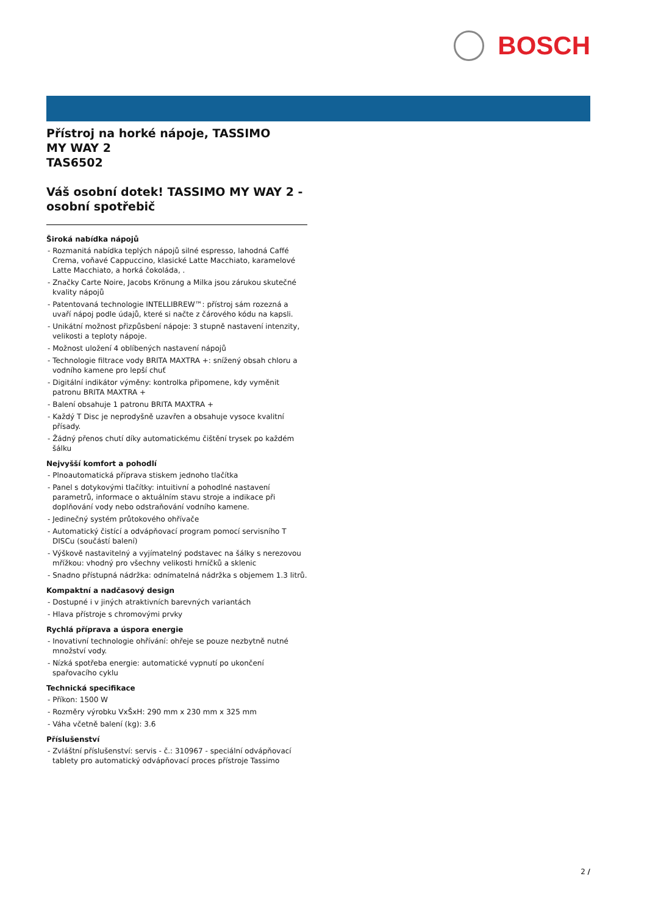BOSCH
Přístroj na horké nápoje, TASSIMO
MY WAY 2
TAS6502
Váš osobní dotek! TASSIMO MY WAY 2 - osobní spotřebič
Široká nabídka nápojů
- Rozmanitá nabídka teplých nápojů silné espresso, lahodná Caffé Crema, voňavé Cappuccino, klasické Latte Macchiato, karamelové Latte Macchiato, a horká čokoláda, .
- Značky Carte Noire, Jacobs Krönung a Milka jsou zárukou skutečné kvality nápojů
- Patentovaná technologie INTELLIBREW™: přístroj sám rozezná a uvaří nápoj podle údajů, které si načte z čárového kódu na kapsli.
- Unikátní možnost přizpůsbení nápoje: 3 stupně nastavení intenzity, velikosti a teploty nápoje.
- Možnost uložení 4 oblíbených nastavení nápojů
- Technologie filtrace vody BRITA MAXTRA +: snížený obsah chloru a vodního kamene pro lepší chuť
- Digitální indikátor výměny: kontrolka připomene, kdy vyměnit patronu BRITA MAXTRA +
- Balení obsahuje 1 patronu BRITA MAXTRA +
- Každý T Disc je neprodyšně uzavřen a obsahuje vysoce kvalitní přísady.
- Žádný přenos chutí díky automatickému čištění trysek po každém šálku
Nejvyšší komfort a pohodlí
- Plnoautomatická příprava stiskem jednoho tlačítka
- Panel s dotykovými tlačítky: intuitivní a pohodlné nastavení parametrů, informace o aktuálním stavu stroje a indikace při doplňování vody nebo odstraňování vodního kamene.
- Jedinečný systém průtokového ohřívače
- Automatický čistící a odvápňovací program pomocí servisního T DISCu (součástí balení)
- Výškově nastavitelný a vyjímatelný podstavec na šálky s nerezovou mřížkou: vhodný pro všechny velikosti hrníčků a sklenic
- Snadno přístupná nádržka: odnímatelná nádržka s objemem 1.3 litrů.
Kompaktní a nadčasový design
- Dostupné i v jiných atraktivních barevných variantách
- Hlava přístroje s chromovými prvky
Rychlá příprava a úspora energie
- Inovativní technologie ohřívání: ohřeje se pouze nezbytně nutné množství vody.
- Nízká spotřeba energie: automatické vypnutí po ukončení spařovacího cyklu
Technická specifikace
- Příkon: 1500 W
- Rozměry výrobku VxŠxH: 290 mm x 230 mm x 325 mm
- Váha včetně balení (kg): 3.6
Příslušenství
- Zvláštní příslušenství: servis - č.: 310967 - speciální odvápňovací tablety pro automatický odvápňovací proces přístroje Tassimo
2 /